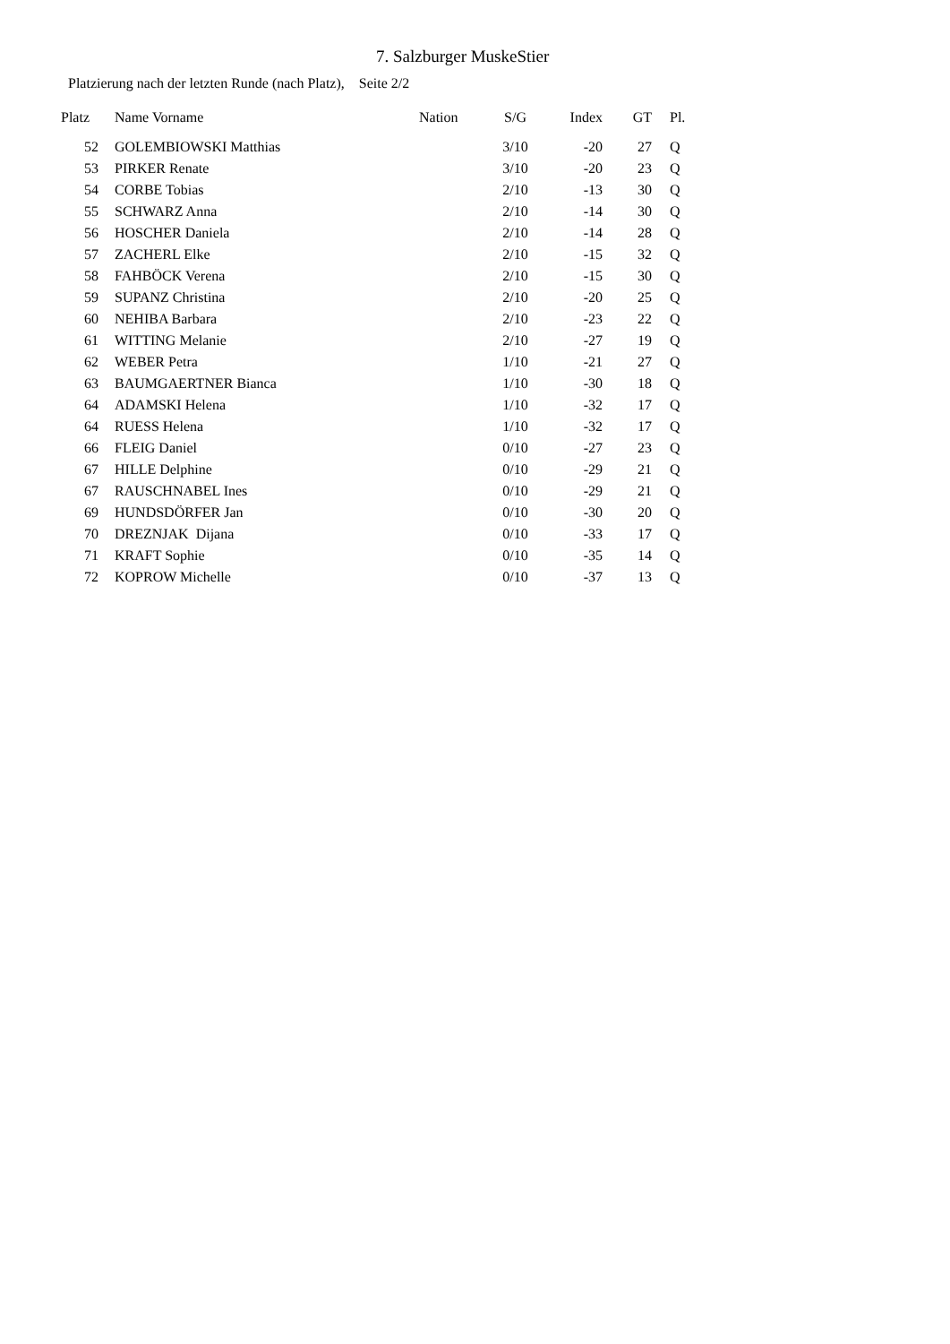7. Salzburger MuskeStier
Platzierung nach der letzten Runde (nach Platz), Seite 2/2
| Platz | Name Vorname | Nation | S/G | Index | GT | Pl. |
| --- | --- | --- | --- | --- | --- | --- |
| 52 | GOLEMBIOWSKI Matthias | | 3/10 | -20 | 27 | Q |
| 53 | PIRKER Renate | | 3/10 | -20 | 23 | Q |
| 54 | CORBE Tobias | | 2/10 | -13 | 30 | Q |
| 55 | SCHWARZ Anna | | 2/10 | -14 | 30 | Q |
| 56 | HOSCHER Daniela | | 2/10 | -14 | 28 | Q |
| 57 | ZACHERL Elke | | 2/10 | -15 | 32 | Q |
| 58 | FAHBÖCK Verena | | 2/10 | -15 | 30 | Q |
| 59 | SUPANZ Christina | | 2/10 | -20 | 25 | Q |
| 60 | NEHIBA Barbara | | 2/10 | -23 | 22 | Q |
| 61 | WITTING Melanie | | 2/10 | -27 | 19 | Q |
| 62 | WEBER Petra | | 1/10 | -21 | 27 | Q |
| 63 | BAUMGAERTNER Bianca | | 1/10 | -30 | 18 | Q |
| 64 | ADAMSKI Helena | | 1/10 | -32 | 17 | Q |
| 64 | RUESS Helena | | 1/10 | -32 | 17 | Q |
| 66 | FLEIG Daniel | | 0/10 | -27 | 23 | Q |
| 67 | HILLE Delphine | | 0/10 | -29 | 21 | Q |
| 67 | RAUSCHNABEL Ines | | 0/10 | -29 | 21 | Q |
| 69 | HUNDSDÖRFER Jan | | 0/10 | -30 | 20 | Q |
| 70 | DREZNJAK Dijana | | 0/10 | -33 | 17 | Q |
| 71 | KRAFT Sophie | | 0/10 | -35 | 14 | Q |
| 72 | KOPROW Michelle | | 0/10 | -37 | 13 | Q |